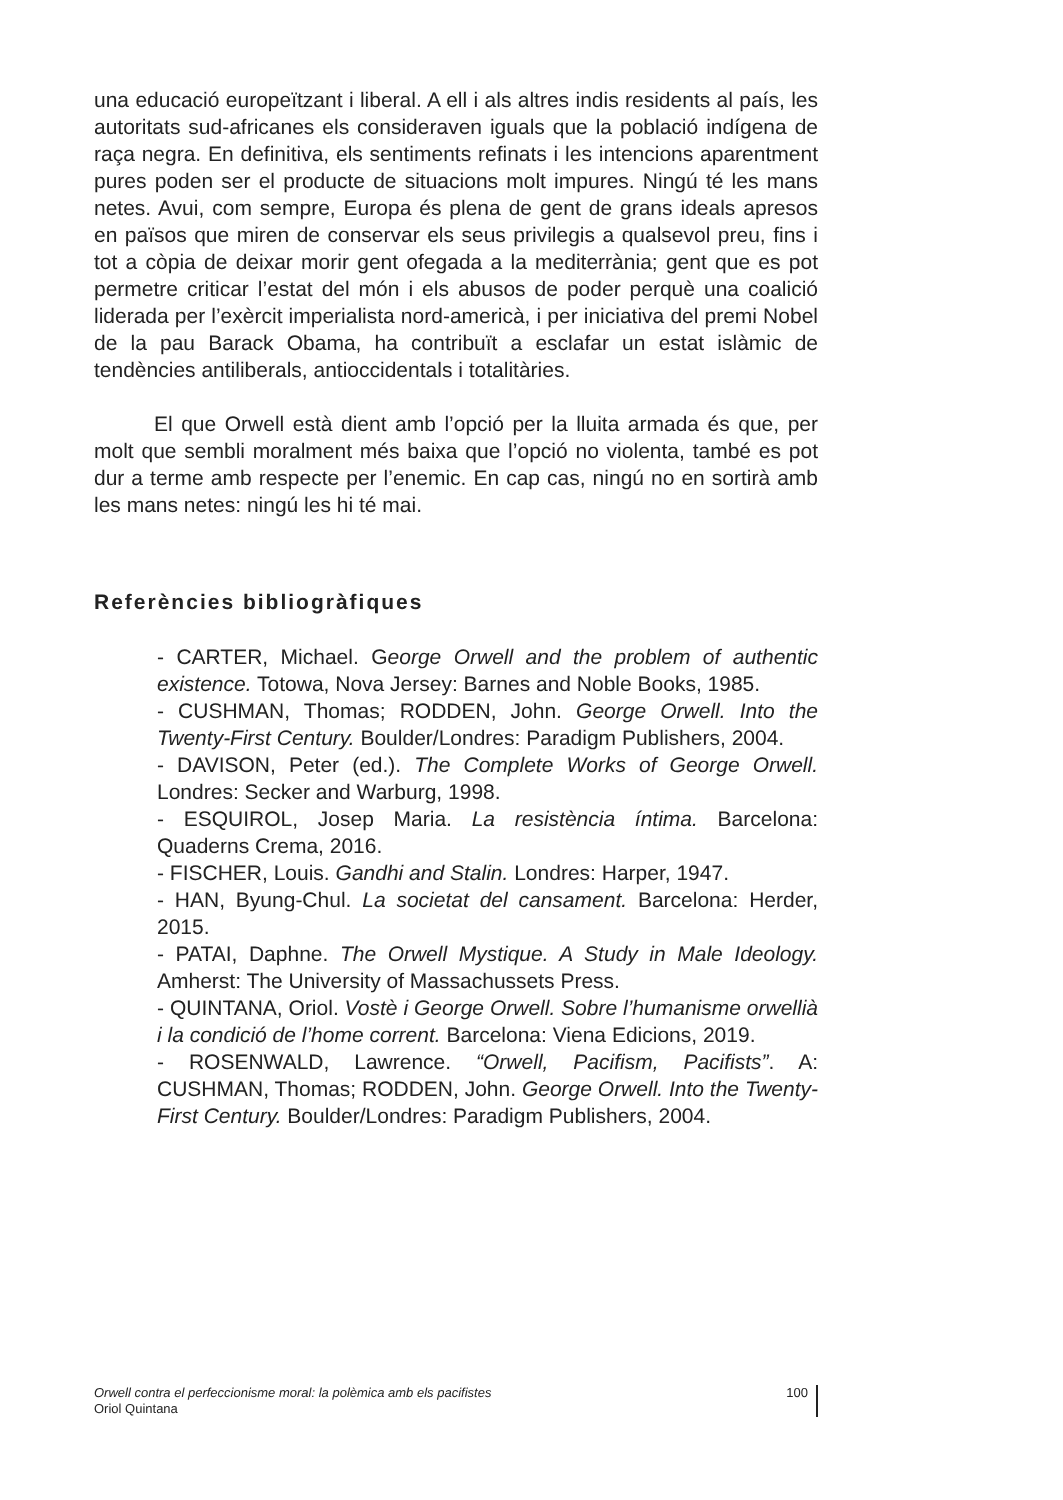una educació europeïtzant i liberal. A ell i als altres indis residents al país, les autoritats sud-africanes els consideraven iguals que la població indígena de raça negra. En definitiva, els sentiments refinats i les intencions aparentment pures poden ser el producte de situacions molt impures. Ningú té les mans netes. Avui, com sempre, Europa és plena de gent de grans ideals apresos en països que miren de conservar els seus privilegis a qualsevol preu, fins i tot a còpia de deixar morir gent ofegada a la mediterrània; gent que es pot permetre criticar l’estat del món i els abusos de poder perquè una coalició liderada per l’exèrcit imperialista nord-americà, i per iniciativa del premi Nobel de la pau Barack Obama, ha contribuït a esclafar un estat islàmic de tendències antiliberals, antioccidentals i totalitàries.
El que Orwell està dient amb l’opció per la lluita armada és que, per molt que sembli moralment més baixa que l’opció no violenta, també es pot dur a terme amb respecte per l’enemic. En cap cas, ningú no en sortirà amb les mans netes: ningú les hi té mai.
Referències bibliogràfiques
- CARTER, Michael. George Orwell and the problem of authentic existence. Totowa, Nova Jersey: Barnes and Noble Books, 1985.
- CUSHMAN, Thomas; RODDEN, John. George Orwell. Into the Twenty-First Century. Boulder/Londres: Paradigm Publishers, 2004.
- DAVISON, Peter (ed.). The Complete Works of George Orwell. Londres: Secker and Warburg, 1998.
- ESQUIROL, Josep Maria. La resistència íntima. Barcelona: Quaderns Crema, 2016.
- FISCHER, Louis. Gandhi and Stalin. Londres: Harper, 1947.
- HAN, Byung-Chul. La societat del cansament. Barcelona: Herder, 2015.
- PATAI, Daphne. The Orwell Mystique. A Study in Male Ideology. Amherst: The University of Massachussets Press.
- QUINTANA, Oriol. Vostè i George Orwell. Sobre l’humanisme orwellià i la condició de l’home corrent. Barcelona: Viena Edicions, 2019.
- ROSENWALD, Lawrence. “Orwell, Pacifism, Pacifists”. A: CUSHMAN, Thomas; RODDEN, John. George Orwell. Into the Twenty-First Century. Boulder/Londres: Paradigm Publishers, 2004.
Orwell contra el perfeccionisme moral: la polèmica amb els pacifistes
Oriol Quintana
100